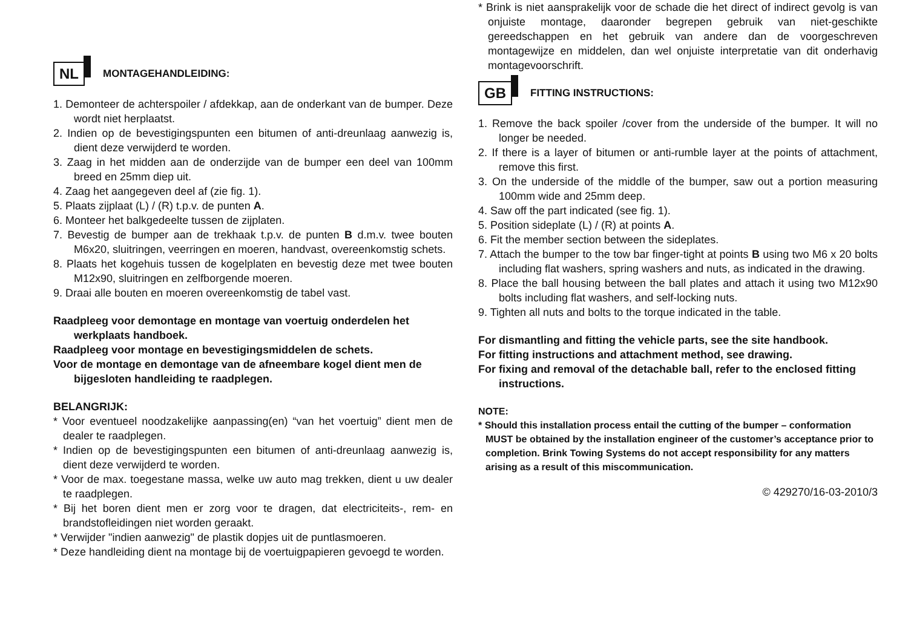NL MONTAGEHANDLEIDING:
1. Demonteer de achterspoiler / afdekkap, aan de onderkant van de bumper. Deze wordt niet herplaatst.
2. Indien op de bevestigingspunten een bitumen of anti-dreunlaag aanwezig is, dient deze verwijderd te worden.
3. Zaag in het midden aan de onderzijde van de bumper een deel van 100mm breed en 25mm diep uit.
4. Zaag het aangegeven deel af (zie fig. 1).
5. Plaats zijplaat (L) / (R) t.p.v. de punten A.
6. Monteer het balkgedeelte tussen de zijplaten.
7. Bevestig de bumper aan de trekhaak t.p.v. de punten B d.m.v. twee bouten M6x20, sluitringen, veerringen en moeren, handvast, overeenkomstig schets.
8. Plaats het kogehuis tussen de kogelplaten en bevestig deze met twee bouten M12x90, sluitringen en zelfborgende moeren.
9. Draai alle bouten en moeren overeenkomstig de tabel vast.
Raadpleeg voor demontage en montage van voertuig onderdelen het werkplaats handboek.
Raadpleeg voor montage en bevestigingsmiddelen de schets.
Voor de montage en demontage van de afneembare kogel dient men de bijgesloten handleiding te raadplegen.
BELANGRIJK:
* Voor eventueel noodzakelijke aanpassing(en) “van het voertuig” dient men de dealer te raadplegen.
* Indien op de bevestigingspunten een bitumen of anti-dreunlaag aanwezig is, dient deze verwijderd te worden.
* Voor de max. toegestane massa, welke uw auto mag trekken, dient u uw dealer te raadplegen.
* Bij het boren dient men er zorg voor te dragen, dat electriciteits-, rem- en brandstofleidingen niet worden geraakt.
* Verwijder "indien aanwezig" de plastik dopjes uit de puntlasmoeren.
* Deze handleiding dient na montage bij de voertuigpapieren gevoegd te worden.
* Brink is niet aansprakelijk voor de schade die het direct of indirect gevolg is van onjuiste montage, daaronder begrepen gebruik van niet-geschikte gereedschappen en het gebruik van andere dan de voorgeschreven montagewijze en middelen, dan wel onjuiste interpretatie van dit onderhavig montagevoorschrift.
GB FITTING INSTRUCTIONS:
1. Remove the back spoiler /cover from the underside of the bumper. It will no longer be needed.
2. If there is a layer of bitumen or anti-rumble layer at the points of attachment, remove this first.
3. On the underside of the middle of the bumper, saw out a portion measuring 100mm wide and 25mm deep.
4. Saw off the part indicated (see fig. 1).
5. Position sideplate (L) / (R) at points A.
6. Fit the member section between the sideplates.
7. Attach the bumper to the tow bar finger-tight at points B using two M6 x 20 bolts including flat washers, spring washers and nuts, as indicated in the drawing.
8. Place the ball housing between the ball plates and attach it using two M12x90 bolts including flat washers, and self-locking nuts.
9. Tighten all nuts and bolts to the torque indicated in the table.
For dismantling and fitting the vehicle parts, see the site handbook.
For fitting instructions and attachment method, see drawing.
For fixing and removal of the detachable ball, refer to the enclosed fitting instructions.
NOTE:
* Should this installation process entail the cutting of the bumper – conformation MUST be obtained by the installation engineer of the customer’s acceptance prior to completion. Brink Towing Systems do not accept responsibility for any matters arising as a result of this miscommunication.
© 429270/16-03-2010/3